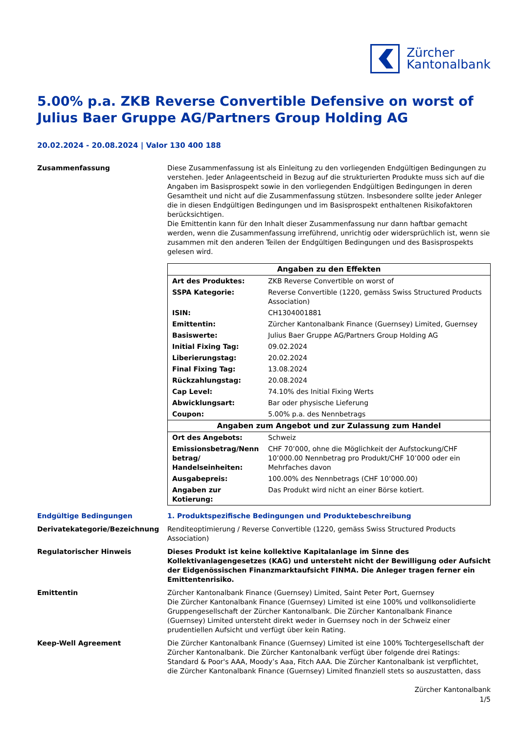Zürcher
Kantonalbank
5.00% p.a. ZKB Reverse Convertible Defensive on worst of Julius Baer Gruppe AG/Partners Group Holding AG
20.02.2024 - 20.08.2024 | Valor 130 400 188
Zusammenfassung Diese Zusammenfassung ist als Einleitung zu den vorliegenden Endgültigen Bedingungen zu verstehen. Jeder Anlageentscheid in Bezug auf die strukturierten Produkte muss sich auf die Angaben im Basisprospekt sowie in den vorliegenden Endgültigen Bedingungen in deren Gesamtheit und nicht auf die Zusammenfassung stützen. Insbesondere sollte jeder Anleger die in diesen Endgültigen Bedingungen und im Basisprospekt enthaltenen Risikofaktoren berücksichtigen.
Die Emittentin kann für den Inhalt dieser Zusammenfassung nur dann haftbar gemacht werden, wenn die Zusammenfassung irreführend, unrichtig oder widersprüchlich ist, wenn sie zusammen mit den anderen Teilen der Endgültigen Bedingungen und des Basisprospekts gelesen wird.
| Angaben zu den Effekten | |
| --- | --- |
| Art des Produktes: | ZKB Reverse Convertible on worst of |
| SSPA Kategorie: | Reverse Convertible (1220, gemäss Swiss Structured Products Association) |
| ISIN: | CH1304001881 |
| Emittentin: | Zürcher Kantonalbank Finance (Guernsey) Limited, Guernsey |
| Basiswerte: | Julius Baer Gruppe AG/Partners Group Holding AG |
| Initial Fixing Tag: | 09.02.2024 |
| Liberierungstag: | 20.02.2024 |
| Final Fixing Tag: | 13.08.2024 |
| Rückzahlungstag: | 20.08.2024 |
| Cap Level: | 74.10% des Initial Fixing Werts |
| Abwicklungsart: | Bar oder physische Lieferung |
| Coupon: | 5.00% p.a. des Nennbetrags |
| Angaben zum Angebot und zur Zulassung zum Handel | |
| Ort des Angebots: | Schweiz |
| Emissionsbetrag/Nenn betrag/ Handelseinheiten: | CHF 70’000, ohne die Möglichkeit der Aufstockung/CHF 10’000.00 Nennbetrag pro Produkt/CHF 10’000 oder ein Mehrfaches davon |
| Ausgabepreis: | 100.00% des Nennbetrags (CHF 10’000.00) |
| Angaben zur Kotierung: | Das Produkt wird nicht an einer Börse kotiert. |
Endgültige Bedingungen 1. Produktspezifische Bedingungen und Produktebeschreibung
Derivatekategorie/Bezeichnung Renditeoptimierung / Reverse Convertible (1220, gemäss Swiss Structured Products Association)
Regulatorischer Hinweis Dieses Produkt ist keine kollektive Kapitalanlage im Sinne des Kollektivanlagengesetzes (KAG) und untersteht nicht der Bewilligung oder Aufsicht der Eidgenössischen Finanzmarktaufsicht FINMA. Die Anleger tragen ferner ein Emittentenrisiko.
Emittentin Zürcher Kantonalbank Finance (Guernsey) Limited, Saint Peter Port, Guernsey
Die Zürcher Kantonalbank Finance (Guernsey) Limited ist eine 100% und vollkonsolidierte Gruppengesellschaft der Zürcher Kantonalbank. Die Zürcher Kantonalbank Finance (Guernsey) Limited untersteht direkt weder in Guernsey noch in der Schweiz einer prudentiellen Aufsicht und verfügt über kein Rating.
Keep-Well Agreement Die Zürcher Kantonalbank Finance (Guernsey) Limited ist eine 100% Tochtergesellschaft der Zürcher Kantonalbank. Die Zürcher Kantonalbank verfügt über folgende drei Ratings: Standard & Poor's AAA, Moody’s Aaa, Fitch AAA. Die Zürcher Kantonalbank ist verpflichtet, die Zürcher Kantonalbank Finance (Guernsey) Limited finanziell stets so auszustatten, dass
Zürcher Kantonalbank
1/5